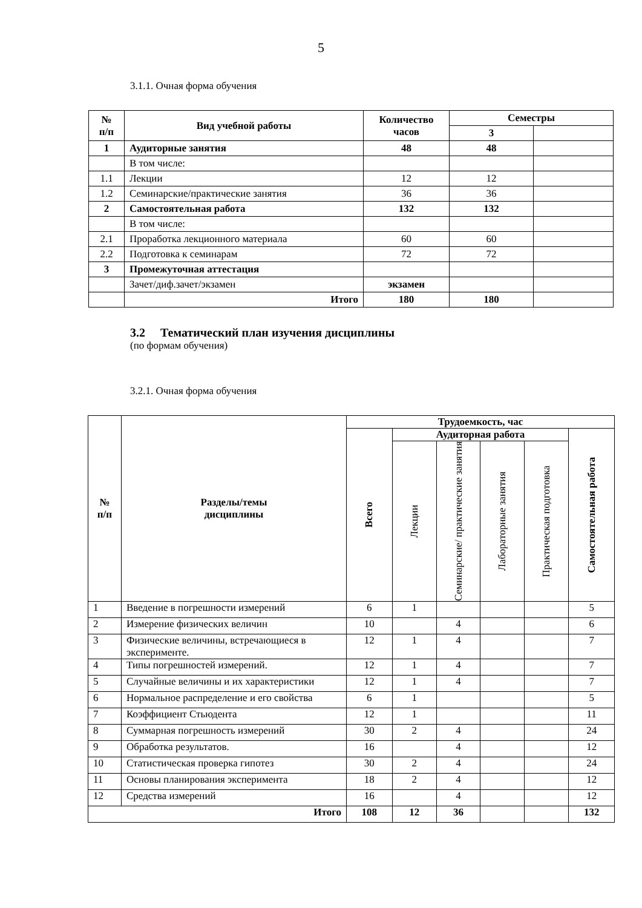5
3.1.1. Очная форма обучения
| № п/п | Вид учебной работы | Количество часов | Семестры | |
| --- | --- | --- | --- | --- |
| | | | 3 | |
| 1 | Аудиторные занятия | 48 | 48 | |
| | В том числе: | | | |
| 1.1 | Лекции | 12 | 12 | |
| 1.2 | Семинарские/практические занятия | 36 | 36 | |
| 2 | Самостоятельная работа | 132 | 132 | |
| | В том числе: | | | |
| 2.1 | Проработка лекционного материала | 60 | 60 | |
| 2.2 | Подготовка к семинарам | 72 | 72 | |
| 3 | Промежуточная аттестация | | | |
| | Зачет/диф.зачет/экзамен | экзамен | | |
| | Итого | 180 | 180 | |
3.2 Тематический план изучения дисциплины
(по формам обучения)
3.2.1. Очная форма обучения
| № п/п | Разделы/темы дисциплины | Трудоемкость, час | | | | | |
| --- | --- | --- | --- | --- | --- | --- | --- |
| | | Всего | Аудиторная работа | | | | Самостоятельная работа |
| | | | Лекции | Семинарские/ практические занятия | Лабораторные занятия | Практическая подготовка | |
| 1 | Введение в погрешности измерений | 6 | 1 | | | | 5 |
| 2 | Измерение физических величин | 10 | | 4 | | | 6 |
| 3 | Физические величины, встречающиеся в эксперименте. | 12 | 1 | 4 | | | 7 |
| 4 | Типы погрешностей измерений. | 12 | 1 | 4 | | | 7 |
| 5 | Случайные величины и их характеристики | 12 | 1 | 4 | | | 7 |
| 6 | Нормальное распределение и его свойства | 6 | 1 | | | | 5 |
| 7 | Коэффициент Стьюдента | 12 | 1 | | | | 11 |
| 8 | Суммарная погрешность измерений | 30 | 2 | 4 | | | 24 |
| 9 | Обработка результатов. | 16 | | 4 | | | 12 |
| 10 | Статистическая проверка гипотез | 30 | 2 | 4 | | | 24 |
| 11 | Основы планирования эксперимента | 18 | 2 | 4 | | | 12 |
| 12 | Средства измерений | 16 | | 4 | | | 12 |
| Итого | | 108 | 12 | 36 | | | 132 |